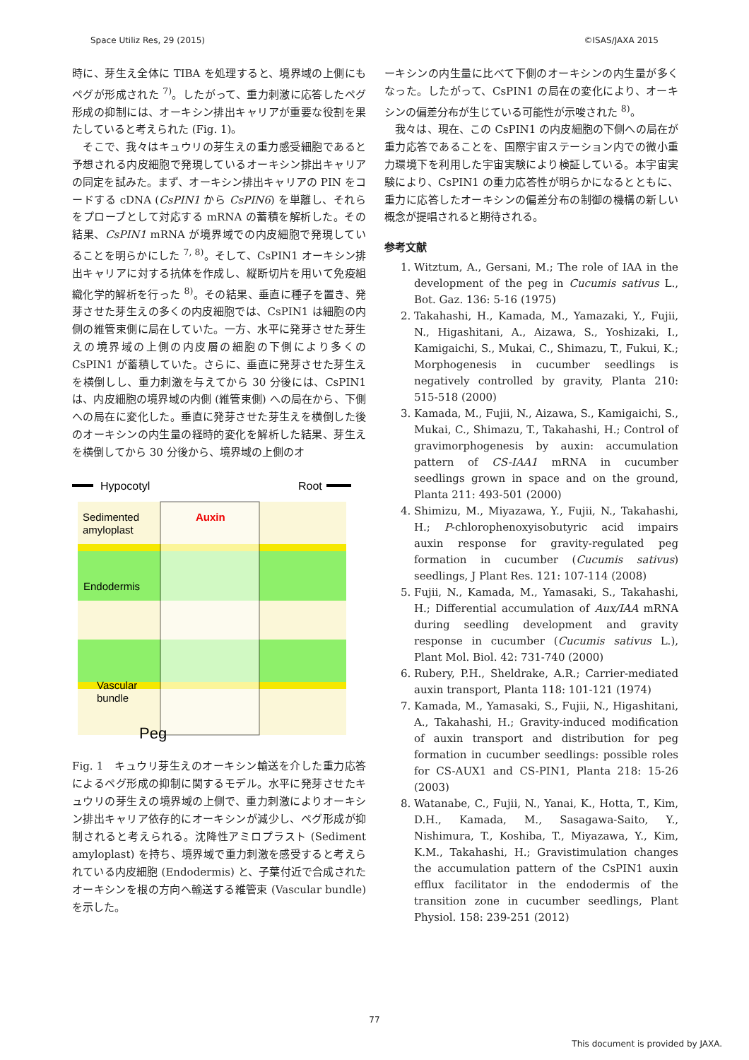Space Utiliz Res, 29 (2015) ©ISAS/JAXA 2015
時に、芽生え全体に TIBA を処理すると、境界域の上側にもペグが形成された <sup>7)</sup>。したがって、重力刺激に応答したペグ形成の抑制には、オーキシン排出キャリアが重要な役割を果たしていると考えられた (Fig. 1)。
　そこで、我々はキュウリの芽生えの重力感受細胞であると予想される内皮細胞で発現しているオーキシン排出キャリアの同定を試みた。まず、オーキシン排出キャリアの PIN をコードする cDNA (CsPIN1 から CsPIN6) を単離し、それらをプローブとして対応する mRNA の蓄積を解析した。その結果、CsPIN1 mRNA が境界域での内皮細胞で発現していることを明らかにした <sup>7, 8)</sup>。そして、CsPIN1 オーキシン排出キャリアに対する抗体を作成し、縦断切片を用いて免疫組織化学的解析を行った <sup>8)</sup>。その結果、垂直に種子を置き、発芽させた芽生えの多くの内皮細胞では、CsPIN1 は細胞の内側の維管束側に局在していた。一方、水平に発芽させた芽生えの境界域の上側の内皮層の細胞の下側により多くの CsPIN1 が蓄積していた。さらに、垂直に発芽させた芽生えを横倒しし、重力刺激を与えてから 30 分後には、CsPIN1 は、内皮細胞の境界域の内側 (維管束側) への局在から、下側への局在に変化した。垂直に発芽させた芽生えを横倒した後のオーキシンの内生量の経時的変化を解析した結果、芽生えを横倒してから 30 分後から、境界域の上側のオ
Hypocotyl
Root
Auxin
Sedimented
amyloplast
Endodermis
Vascular
bundle
Peg
Fig. 1　キュウリ芽生えのオーキシン輸送を介した重力応答によるペグ形成の抑制に関するモデル。水平に発芽させたキュウリの芽生えの境界域の上側で、重力刺激によりオーキシン排出キャリア依存的にオーキシンが減少し、ペグ形成が抑制されると考えられる。沈降性アミロプラスト (Sediment amyloplast) を持ち、境界域で重力刺激を感受すると考えられている内皮細胞 (Endodermis) と、子葉付近で合成されたオーキシンを根の方向へ輸送する維管束 (Vascular bundle) を示した。
ーキシンの内生量に比べて下側のオーキシンの内生量が多くなった。したがって、CsPIN1 の局在の変化により、オーキシンの偏差分布が生じている可能性が示唆された <sup>8)</sup>。
　我々は、現在、この CsPIN1 の内皮細胞の下側への局在が重力応答であることを、国際宇宙ステーション内での微小重力環境下を利用した宇宙実験により検証している。本宇宙実験により、CsPIN1 の重力応答性が明らかになるとともに、重力に応答したオーキシンの偏差分布の制御の機構の新しい概念が提唱されると期待される。
参考文献
1. Witztum, A., Gersani, M.; The role of IAA in the development of the peg in Cucumis sativus L., Bot. Gaz. 136: 5-16 (1975)
2. Takahashi, H., Kamada, M., Yamazaki, Y., Fujii, N., Higashitani, A., Aizawa, S., Yoshizaki, I., Kamigaichi, S., Mukai, C., Shimazu, T., Fukui, K.; Morphogenesis in cucumber seedlings is negatively controlled by gravity, Planta 210: 515-518 (2000)
3. Kamada, M., Fujii, N., Aizawa, S., Kamigaichi, S., Mukai, C., Shimazu, T., Takahashi, H.; Control of gravimorphogenesis by auxin: accumulation pattern of CS-IAA1 mRNA in cucumber seedlings grown in space and on the ground, Planta 211: 493-501 (2000)
4. Shimizu, M., Miyazawa, Y., Fujii, N., Takahashi, H.; P-chlorophenoxyisobutyric acid impairs auxin response for gravity-regulated peg formation in cucumber (Cucumis sativus) seedlings, J Plant Res. 121: 107-114 (2008)
5. Fujii, N., Kamada, M., Yamasaki, S., Takahashi, H.; Differential accumulation of Aux/IAA mRNA during seedling development and gravity response in cucumber (Cucumis sativus L.), Plant Mol. Biol. 42: 731-740 (2000)
6. Rubery, P.H., Sheldrake, A.R.; Carrier-mediated auxin transport, Planta 118: 101-121 (1974)
7. Kamada, M., Yamasaki, S., Fujii, N., Higashitani, A., Takahashi, H.; Gravity-induced modification of auxin transport and distribution for peg formation in cucumber seedlings: possible roles for CS-AUX1 and CS-PIN1, Planta 218: 15-26 (2003)
8. Watanabe, C., Fujii, N., Yanai, K., Hotta, T., Kim, D.H., Kamada, M., Sasagawa-Saito, Y., Nishimura, T., Koshiba, T., Miyazawa, Y., Kim, K.M., Takahashi, H.; Gravistimulation changes the accumulation pattern of the CsPIN1 auxin efflux facilitator in the endodermis of the transition zone in cucumber seedlings, Plant Physiol. 158: 239-251 (2012)
77
This document is provided by JAXA.